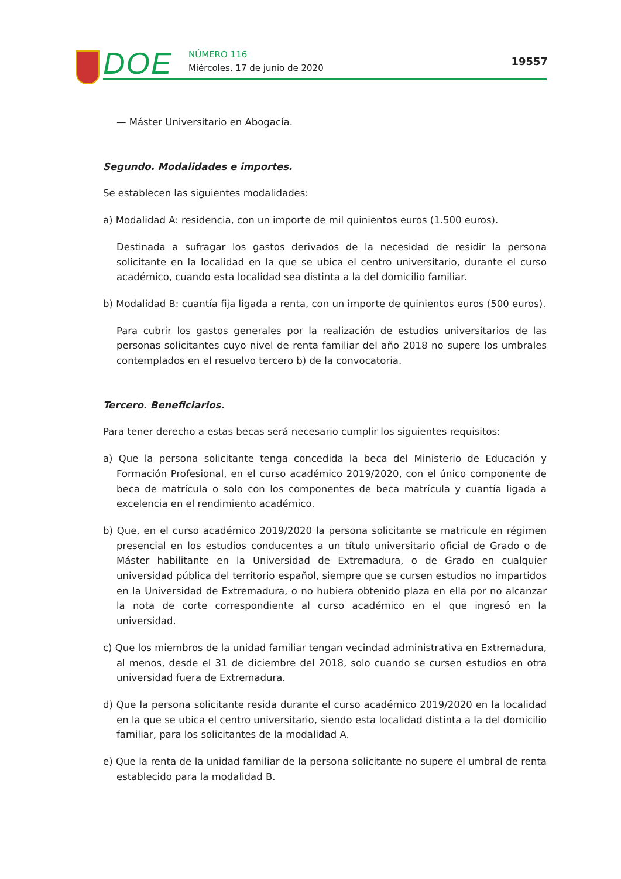DOE NÚMERO 116
Miércoles, 17 de junio de 2020
19557
— Máster Universitario en Abogacía.
Segundo. Modalidades e importes.
Se establecen las siguientes modalidades:
a) Modalidad A: residencia, con un importe de mil quinientos euros (1.500 euros).
Destinada a sufragar los gastos derivados de la necesidad de residir la persona solicitante en la localidad en la que se ubica el centro universitario, durante el curso académico, cuando esta localidad sea distinta a la del domicilio familiar.
b) Modalidad B: cuantía fija ligada a renta, con un importe de quinientos euros (500 euros).
Para cubrir los gastos generales por la realización de estudios universitarios de las personas solicitantes cuyo nivel de renta familiar del año 2018 no supere los umbrales contemplados en el resuelvo tercero b) de la convocatoria.
Tercero. Beneficiarios.
Para tener derecho a estas becas será necesario cumplir los siguientes requisitos:
a) Que la persona solicitante tenga concedida la beca del Ministerio de Educación y Formación Profesional, en el curso académico 2019/2020, con el único componente de beca de matrícula o solo con los componentes de beca matrícula y cuantía ligada a excelencia en el rendimiento académico.
b) Que, en el curso académico 2019/2020 la persona solicitante se matricule en régimen presencial en los estudios conducentes a un título universitario oficial de Grado o de Máster habilitante en la Universidad de Extremadura, o de Grado en cualquier universidad pública del territorio español, siempre que se cursen estudios no impartidos en la Universidad de Extremadura, o no hubiera obtenido plaza en ella por no alcanzar la nota de corte correspondiente al curso académico en el que ingresó en la universidad.
c) Que los miembros de la unidad familiar tengan vecindad administrativa en Extremadura, al menos, desde el 31 de diciembre del 2018, solo cuando se cursen estudios en otra universidad fuera de Extremadura.
d) Que la persona solicitante resida durante el curso académico 2019/2020 en la localidad en la que se ubica el centro universitario, siendo esta localidad distinta a la del domicilio familiar, para los solicitantes de la modalidad A.
e) Que la renta de la unidad familiar de la persona solicitante no supere el umbral de renta establecido para la modalidad B.